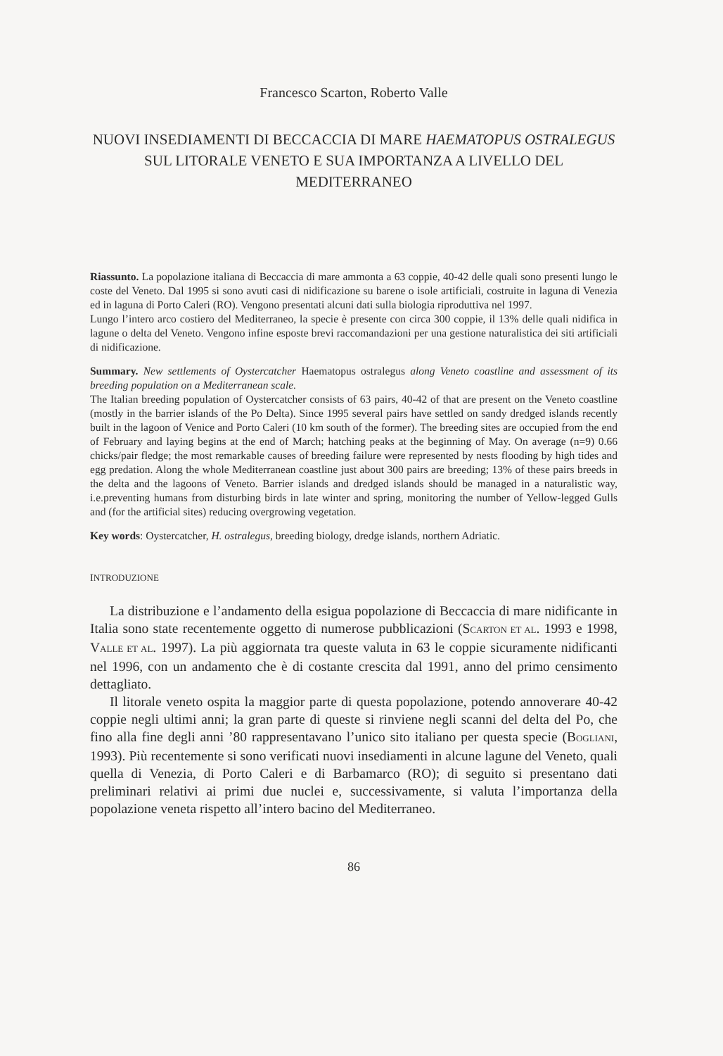Francesco Scarton, Roberto Valle
NUOVI INSEDIAMENTI DI BECCACCIA DI MARE HAEMATOPUS OSTRALEGUS SUL LITORALE VENETO E SUA IMPORTANZA A LIVELLO DEL MEDITERRANEO
Riassunto. La popolazione italiana di Beccaccia di mare ammonta a 63 coppie, 40-42 delle quali sono presenti lungo le coste del Veneto. Dal 1995 si sono avuti casi di nidificazione su barene o isole artificiali, costruite in laguna di Venezia ed in laguna di Porto Caleri (RO). Vengono presentati alcuni dati sulla biologia riproduttiva nel 1997.
Lungo l’intero arco costiero del Mediterraneo, la specie è presente con circa 300 coppie, il 13% delle quali nidifica in lagune o delta del Veneto. Vengono infine esposte brevi raccomandazioni per una gestione naturalistica dei siti artificiali di nidificazione.
Summary. New settlements of Oystercatcher Haematopus ostralegus along Veneto coastline and assessment of its breeding population on a Mediterranean scale.
The Italian breeding population of Oystercatcher consists of 63 pairs, 40-42 of that are present on the Veneto coastline (mostly in the barrier islands of the Po Delta). Since 1995 several pairs have settled on sandy dredged islands recently built in the lagoon of Venice and Porto Caleri (10 km south of the former). The breeding sites are occupied from the end of February and laying begins at the end of March; hatching peaks at the beginning of May. On average (n=9) 0.66 chicks/pair fledge; the most remarkable causes of breeding failure were represented by nests flooding by high tides and egg predation. Along the whole Mediterranean coastline just about 300 pairs are breeding; 13% of these pairs breeds in the delta and the lagoons of Veneto. Barrier islands and dredged islands should be managed in a naturalistic way, i.e.preventing humans from disturbing birds in late winter and spring, monitoring the number of Yellow-legged Gulls and (for the artificial sites) reducing overgrowing vegetation.
Key words: Oystercatcher, H. ostralegus, breeding biology, dredge islands, northern Adriatic.
INTRODUZIONE
La distribuzione e l’andamento della esigua popolazione di Beccaccia di mare nidificante in Italia sono state recentemente oggetto di numerose pubblicazioni (SCARTON ET AL. 1993 e 1998, VALLE ET AL. 1997). La più aggiornata tra queste valuta in 63 le coppie sicuramente nidificanti nel 1996, con un andamento che è di costante crescita dal 1991, anno del primo censimento dettagliato.
Il litorale veneto ospita la maggior parte di questa popolazione, potendo annoverare 40-42 coppie negli ultimi anni; la gran parte di queste si rinviene negli scanni del delta del Po, che fino alla fine degli anni ’80 rappresentavano l’unico sito italiano per questa specie (BOGLIANI, 1993). Più recentemente si sono verificati nuovi insediamenti in alcune lagune del Veneto, quali quella di Venezia, di Porto Caleri e di Barbamarco (RO); di seguito si presentano dati preliminari relativi ai primi due nuclei e, successivamente, si valuta l’importanza della popolazione veneta rispetto all’intero bacino del Mediterraneo.
86